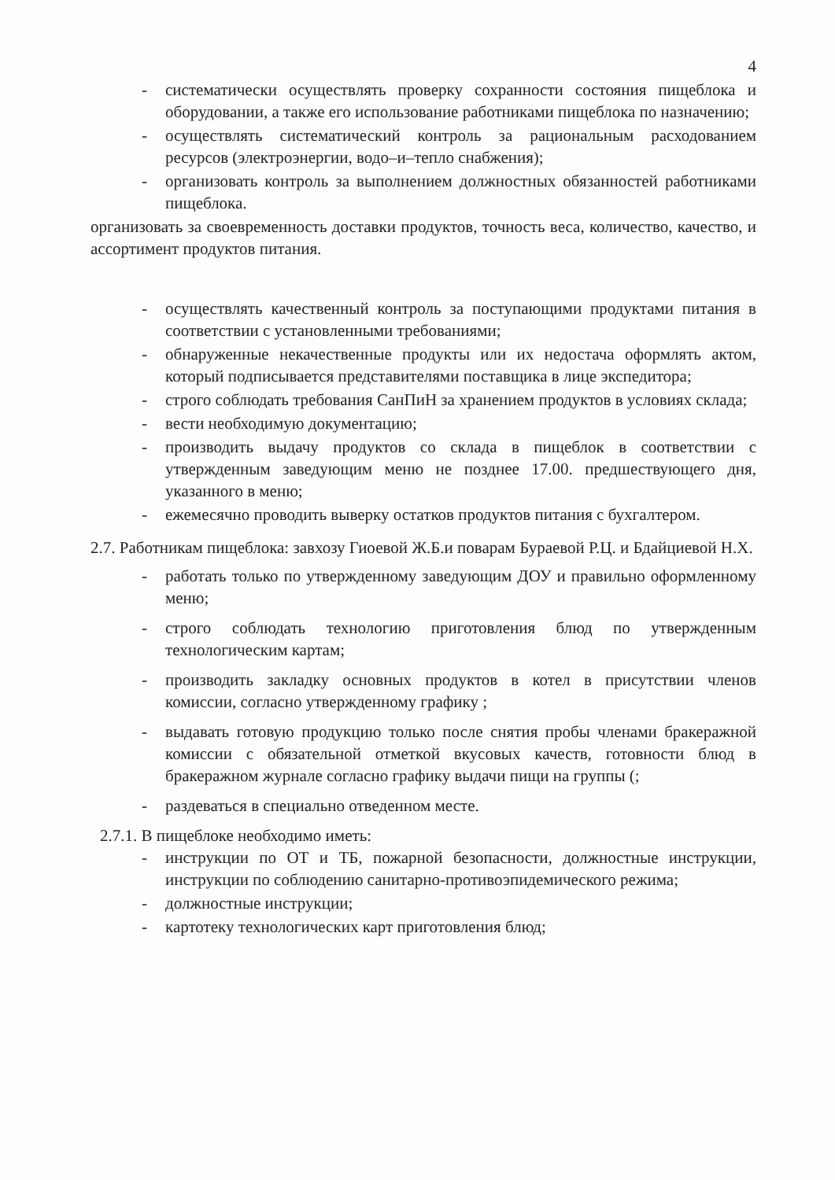4
- систематически осуществлять проверку сохранности состояния пищеблока и оборудовании, а также его использование работниками пищеблока по назначению;
- осуществлять систематический контроль за рациональным расходованием ресурсов (электроэнергии, водо–и–тепло снабжения);
- организовать контроль за выполнением должностных обязанностей работниками пищеблока.
организовать за своевременность доставки продуктов, точность веса, количество, качество, и ассортимент продуктов питания.
- осуществлять качественный контроль за поступающими продуктами питания в соответствии с установленными требованиями;
- обнаруженные некачественные продукты или их недостача оформлять актом, который подписывается представителями поставщика в лице экспедитора;
- строго соблюдать требования СанПиН за хранением продуктов в условиях склада;
- вести необходимую документацию;
- производить выдачу продуктов со склада в пищеблок в соответствии с утвержденным заведующим меню не позднее 17.00. предшествующего дня, указанного в меню;
- ежемесячно проводить выверку остатков продуктов питания с бухгалтером.
2.7. Работникам пищеблока: завхозу Гиоевой Ж.Б.и поварам Бураевой Р.Ц. и Бдайциевой Н.Х.
- работать только по утвержденному заведующим ДОУ и правильно оформленному меню;
- строго соблюдать технологию приготовления блюд по утвержденным технологическим картам;
- производить закладку основных продуктов в котел в присутствии членов комиссии, согласно утвержденному графику ;
- выдавать готовую продукцию только после снятия пробы членами бракеражной комиссии с обязательной отметкой вкусовых качеств, готовности блюд в бракеражном журнале согласно графику выдачи пищи на группы (;
- раздеваться в специально отведенном месте.
2.7.1. В пищеблоке необходимо иметь:
- инструкции по ОТ и ТБ, пожарной безопасности, должностные инструкции, инструкции по соблюдению санитарно-противоэпидемического режима;
- должностные инструкции;
- картотеку технологических карт приготовления блюд;